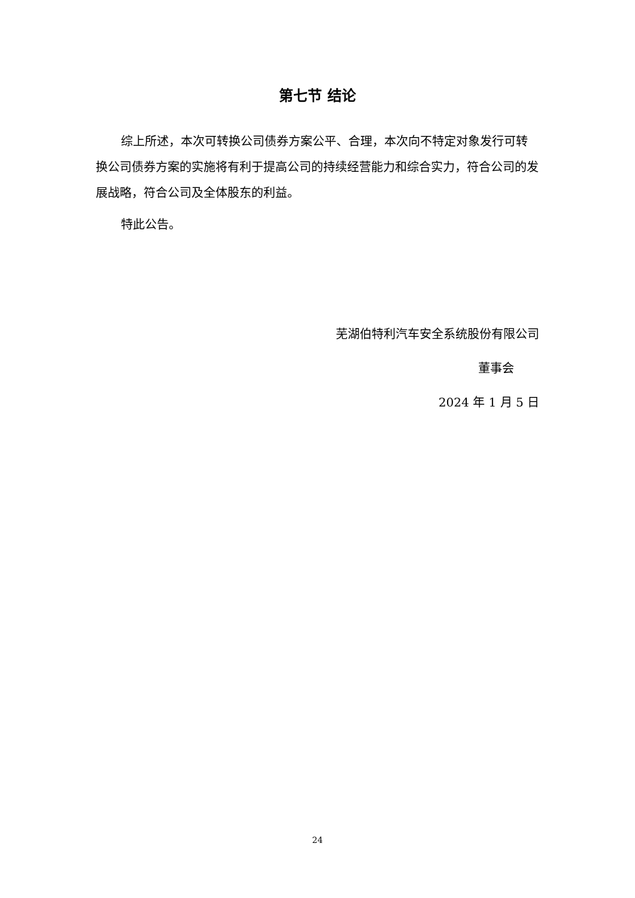第七节 结论
综上所述，本次可转换公司债券方案公平、合理，本次向不特定对象发行可转换公司债券方案的实施将有利于提高公司的持续经营能力和综合实力，符合公司的发展战略，符合公司及全体股东的利益。
特此公告。
芜湖伯特利汽车安全系统股份有限公司
董事会
2024 年 1 月 5 日
24